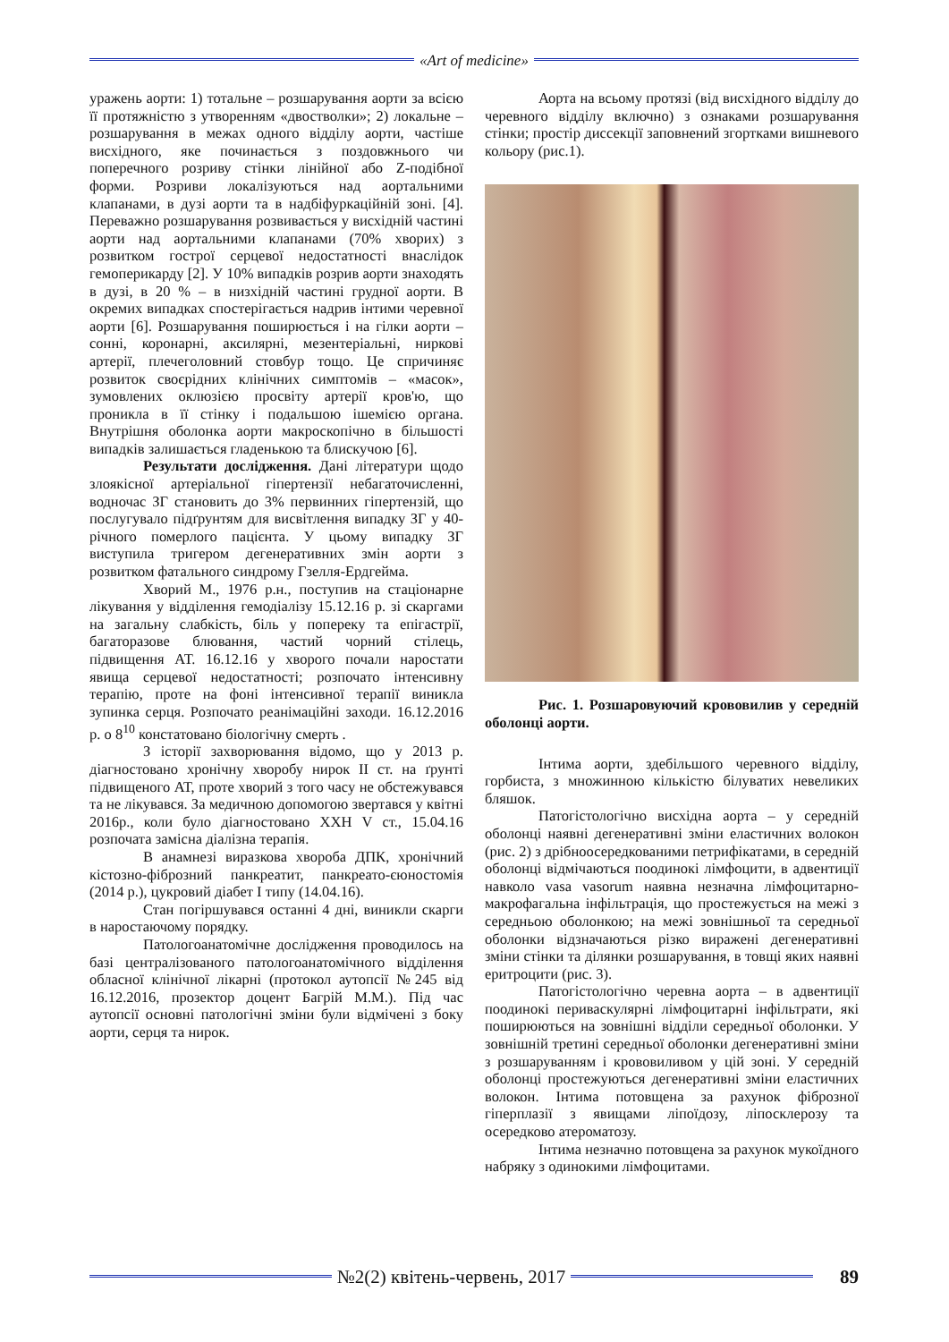«Art of medicine»
уражень аорти: 1) тотальне – розшарування аорти за всією її протяжністю з утворенням «двостволки»; 2) локальне – розшарування в межах одного відділу аорти, частіше висхідного, яке починається з поздовжнього чи поперечного розриву стінки лінійної або Z-подібної форми. Розриви локалізуються над аортальними клапанами, в дузі аорти та в надбіфуркаційній зоні. [4]. Переважно розшарування розвивається у висхідній частині аорти над аортальними клапанами (70% хворих) з розвитком гострої серцевої недостатності внаслідок гемоперикарду [2]. У 10% випадків розрив аорти знаходять в дузі, в 20 % – в низхідній частині грудної аорти. В окремих випадках спостерігається надрив інтими черевної аорти [6]. Розшарування поширюється і на гілки аорти – сонні, коронарні, аксилярні, мезентеріальні, ниркові артерії, плечеголовний стовбур тощо. Це спричиняє розвиток своєрідних клінічних симптомів – «масок», зумовлених оклюзією просвіту артерії кров'ю, що проникла в її стінку і подальшою ішемією органа. Внутрішня оболонка аорти макроскопічно в більшості випадків залишається гладенькою та блискучою [6].
Результати дослідження. Дані літератури щодо злоякісної артеріальної гіпертензії небагаточисленні, водночас ЗГ становить до 3% первинних гіпертензій, що послугувало підґрунтям для висвітлення випадку ЗГ у 40-річного померлого пацієнта. У цьому випадку ЗГ виступила тригером дегенеративних змін аорти з розвитком фатального синдрому Гзелля-Ердгейма.
Хворий М., 1976 р.н., поступив на стаціонарне лікування у відділення гемодіалізу 15.12.16 р. зі скаргами на загальну слабкість, біль у попереку та епігастрії, багаторазове блювання, частий чорний стілець, підвищення АТ. 16.12.16 у хворого почали наростати явища серцевої недостатності; розпочато інтенсивну терапію, проте на фоні інтенсивної терапії виникла зупинка серця. Розпочато реанімаційні заходи. 16.12.2016 р. о 8<sup>10</sup> констатовано біологічну смерть .
З історії захворювання відомо, що у 2013 р. діагностовано хронічну хворобу нирок ІІ ст. на ґрунті підвищеного АТ, проте хворий з того часу не обстежувався та не лікувався. За медичною допомогою звертався у квітні 2016р., коли було діагностовано ХХН V ст., 15.04.16 розпочата замісна діалізна терапія.
В анамнезі виразкова хвороба ДПК, хронічний кістозно-фіброзний панкреатит, панкреато-єюностомія (2014 р.), цукровий діабет І типу (14.04.16).
Стан погіршувався останні 4 дні, виникли скарги в наростаючому порядку.
Патологоанатомічне дослідження проводилось на базі централізованого патологоанатомічного відділення обласної клінічної лікарні (протокол аутопсії №245 від 16.12.2016, прозектор доцент Багрій М.М.). Під час аутопсії основні патологічні зміни були відмічені з боку аорти, серця та нирок.
Аорта на всьому протязі (від висхідного відділу до черевного відділу включно) з ознаками розшарування стінки; простір диссекції заповнений згортками вишневого кольору (рис.1).
Рис. 1. Розшаровуючий крововилив у середній оболонці аорти.
Інтима аорти, здебільшого черевного відділу, горбиста, з множинною кількістю білуватих невеликих бляшок.
Патогістологічно висхідна аорта – у середній оболонці наявні дегенеративні зміни еластичних волокон (рис. 2) з дрібноосередкованими петрифікатами, в середній оболонці відмічаються поодинокі лімфоцити, в адвентиції навколо vasa vasorum наявна незначна лімфоцитарно-макрофагальна інфільтрація, що простежується на межі з середньою оболонкою; на межі зовнішньої та середньої оболонки відзначаються різко виражені дегенеративні зміни стінки та ділянки розшарування, в товщі яких наявні еритроцити (рис. 3).
Патогістологічно черевна аорта – в адвентиції поодинокі периваскулярні лімфоцитарні інфільтрати, які поширюються на зовнішні відділи середньої оболонки. У зовнішній третині середньої оболонки дегенеративні зміни з розшаруванням і крововиливом у цій зоні. У середній оболонці простежуються дегенеративні зміни еластичних волокон. Інтима потовщена за рахунок фіброзної гіперплазії з явищами ліпоїдозу, ліпосклерозу та осередково атероматозу.
Інтима незначно потовщена за рахунок мукоїдного набряку з одинокими лімфоцитами.
№2(2) квітень-червень, 2017 89